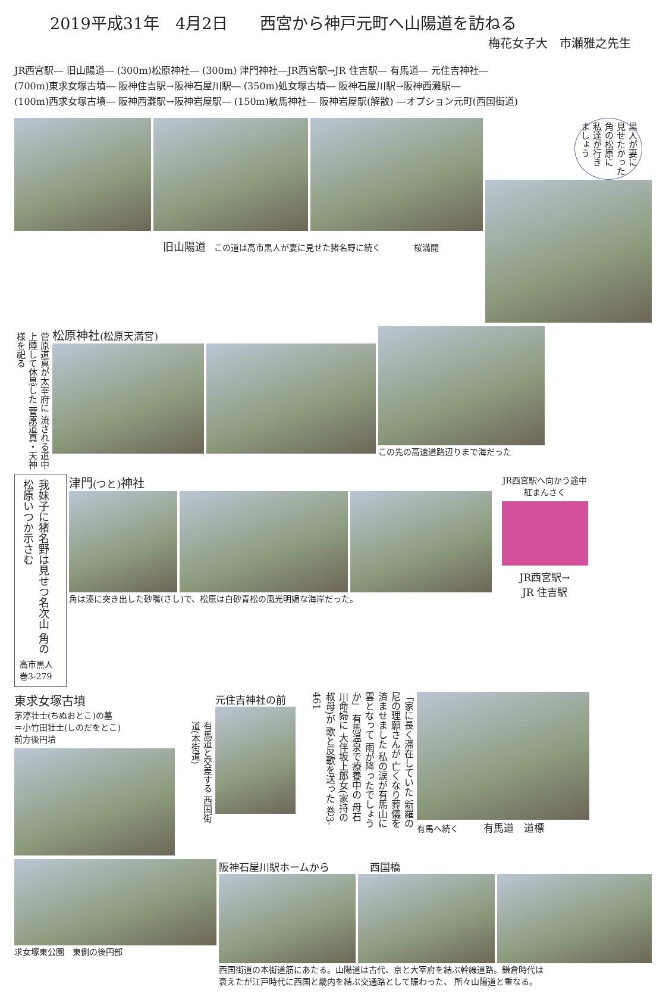2019平成31年　4月2日　　西宮から神戸元町へ山陽道を訪ねる
梅花女子大　市瀬雅之先生
JR西宮駅― 旧山陽道― (300m)松原神社― (300m) 津門神社―JR西宮駅→JR 住吉駅― 有馬道― 元住吉神社―
(700m)東求女塚古墳― 阪神住吉駅→阪神石屋川駅― (350m)処女塚古墳― 阪神石屋川駅→阪神西灘駅―
(100m)西求女塚古墳― 阪神西灘駅→阪神岩屋駅― (150m)敏馬神社― 阪神岩屋駅(解散) ―オプション元町(西国街道)
旧山陽道　この道は高市黒人が妻に見せた猪名野に続く　　　　桜満開
黒人が妻に 見せたかった 角の松原に 私達が行き ましょう
菅原道真が太宰府に 流される道中 上陸して休息した 菅原道真・天神様を祀る
松原神社(松原天満宮)
この先の高速道路辺りまで海だった
我妹子に猪名野は見せつ名次山 角の松原いつか示さむ
高市黒人
巻3-279
津門(つと) 神社
角は湊に突き出した砂嘴(さし)で、松原は白砂青松の風光明媚な海岸だった。
JR西宮駅へ向かう途中
紅まんさく
JR西宮駅→
JR 住吉駅
東求女塚古墳
茅渟壮士(ちぬおとこ)の墓
＝小竹田壮士(しのだをとこ)
前方後円墳
有馬道と交差する 西国街道(本街道)
元住吉神社の前
「家に長く滞在していた 新羅の尼の理願さんが 亡くなり葬儀を済ませました 私の涙が有馬山に雲となって 雨が降ったでしょうか」 有馬温泉で療養中の 母石川命婦に 大伴坂上郎女(家持の叔母)が 歌と反歌を送った 巻3-461
有馬へ続く　　　有馬道　道標
求女塚東公園　東側の後円部
阪神石屋川駅ホームから　　　　西国橋
西国街道の本街道筋にあたる。山陽道は古代、京と大宰府を結ぶ幹線道路。鎌倉時代は
衰えたが江戸時代に西国と畿内を結ぶ交通路として賑わった、 所々山陽道と重なる。